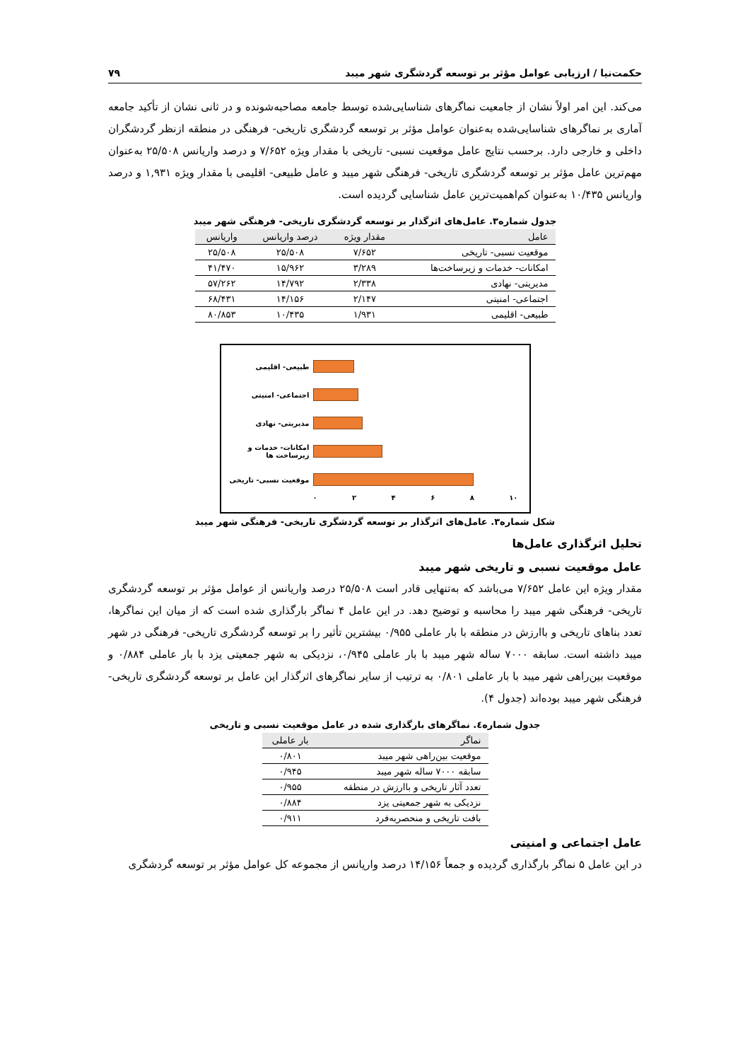حکمت‌نیا / ارزیابی عوامل مؤثر بر توسعه گردشگری شهر میبد ۷۹
می‌کند. این امر اولاً نشان از جامعیت نماگرهای شناسایی‌شده توسط جامعه مصاحبه‌شونده و در ثانی نشان از تأکید جامعه آماری بر نماگرهای شناسایی‌شده به‌عنوان عوامل مؤثر بر توسعه گردشگری تاریخی- فرهنگی در منطقه ازنظر گردشگران داخلی و خارجی دارد. برحسب نتایج عامل موقعیت نسبی- تاریخی با مقدار ویژه ۷/۶۵۲ و درصد واریانس ۲۵/۵۰۸ به‌عنوان مهم‌ترین عامل مؤثر بر توسعه گردشگری تاریخی- فرهنگی شهر میبد و عامل طبیعی- اقلیمی با مقدار ویژه ۱,۹۳۱ و درصد واریانس ۱۰/۴۳۵ به‌عنوان کم‌اهمیت‌ترین عامل شناسایی گردیده است.
جدول شماره۳. عامل‌های اثرگذار بر توسعه گردشگری تاریخی- فرهنگی شهر میبد
| عامل | مقدار ویژه | درصد واریانس | واریانس |
| --- | --- | --- | --- |
| موقعیت نسبی- تاریخی | ۷/۶۵۲ | ۲۵/۵۰۸ | ۲۵/۵۰۸ |
| امکانات- خدمات و زیرساخت‌ها | ۳/۲۸۹ | ۱۵/۹۶۲ | ۴۱/۴۷۰ |
| مدیریتی- نهادی | ۲/۳۳۸ | ۱۴/۷۹۲ | ۵۷/۲۶۲ |
| اجتماعی- امنیتی | ۲/۱۴۷ | ۱۴/۱۵۶ | ۶۸/۴۳۱ |
| طبیعی- اقلیمی | ۱/۹۳۱ | ۱۰/۴۳۵ | ۸۰/۸۵۳ |
طبیعی- اقلیمی
اجتماعی- امنیتی
مدیریتی- نهادی
امکانات- خدمات و زیرساخت ها
موقعیت نسبی- تاریخی
۰ ۲ ۴ ۶ ۸ ۱۰
شکل شماره۳. عامل‌های اثرگذار بر توسعه گردشگری تاریخی- فرهنگی شهر میبد
تحلیل اثرگذاری عامل‌ها
عامل موقعیت نسبی و تاریخی شهر میبد
مقدار ویژه این عامل ۷/۶۵۲ می‌باشد که به‌تنهایی قادر است ۲۵/۵۰۸ درصد واریانس از عوامل مؤثر بر توسعه گردشگری تاریخی- فرهنگی شهر میبد را محاسبه و توضیح دهد. در این عامل ۴ نماگر بارگذاری شده است که از میان این نماگرها، تعدد بناهای تاریخی و باارزش در منطقه با بار عاملی ۰/۹۵۵ بیشترین تأثیر را بر توسعه گردشگری تاریخی- فرهنگی در شهر میبد داشته است. سابقه ۷۰۰۰ ساله شهر میبد با بار عاملی ۰/۹۴۵، نزدیکی به شهر جمعیتی یزد با بار عاملی ۰/۸۸۴ و موقعیت بین‌راهی شهر میبد با بار عاملی ۰/۸۰۱ به ترتیب از سایر نماگرهای اثرگذار این عامل بر توسعه گردشگری تاریخی- فرهنگی شهر میبد بوده‌اند (جدول ۴).
جدول شماره٤. نماگرهای بارگذاری شده در عامل موقعیت نسبی و تاریخی
| نماگر | بار عاملی |
| --- | --- |
| موقعیت بین‌راهی شهر میبد | ۰/۸۰۱ |
| سابقه ۷۰۰۰ ساله شهر میبد | ۰/۹۴۵ |
| تعدد آثار تاریخی و باارزش در منطقه | ۰/۹۵۵ |
| نزدیکی به شهر جمعیتی یزد | ۰/۸۸۴ |
| بافت تاریخی و منحصربه‌فرد | ۰/۹۱۱ |
عامل اجتماعی و امنیتی
در این عامل ۵ نماگر بارگذاری گردیده و جمعاً ۱۴/۱۵۶ درصد واریانس از مجموعه کل عوامل مؤثر بر توسعه گردشگری